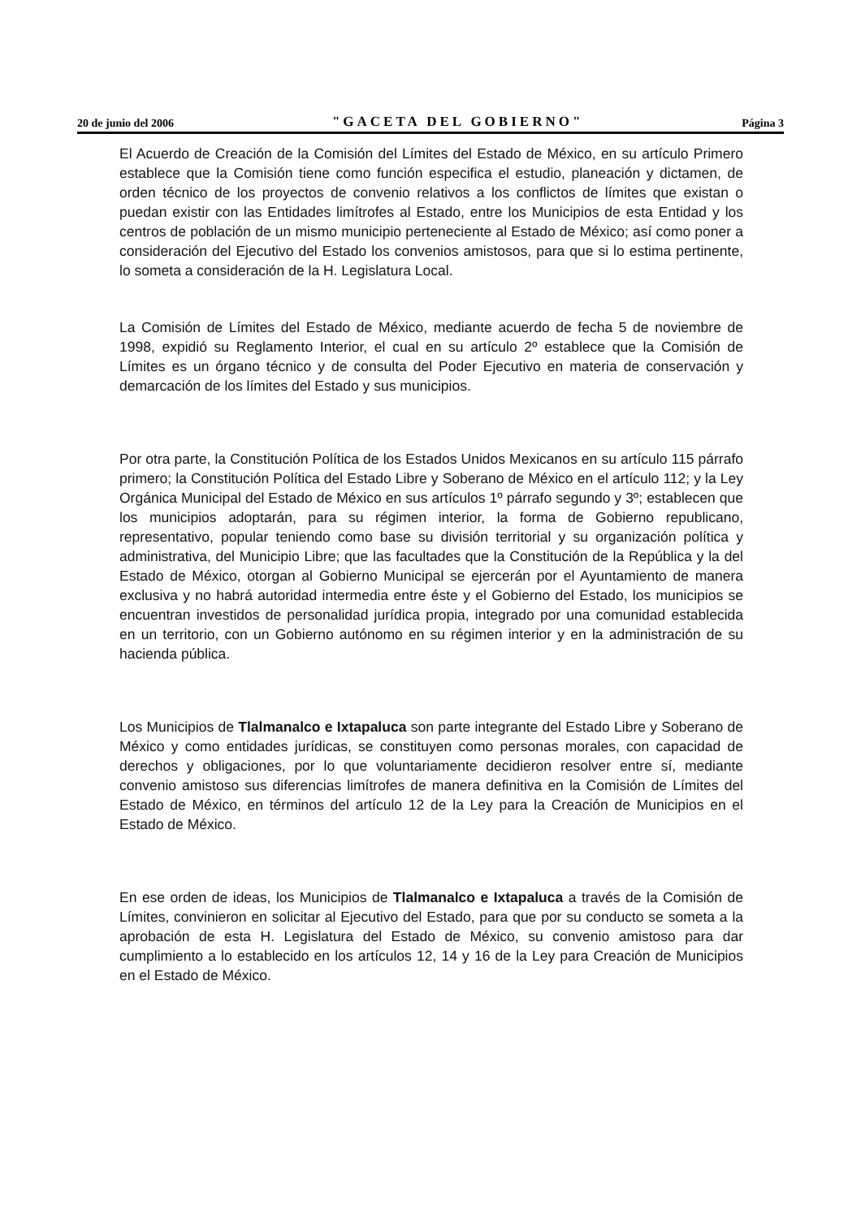20 de junio del 2006 "GACETA DEL GOBIERNO" Página 3
El Acuerdo de Creación de la Comisión del Límites del Estado de México, en su artículo Primero establece que la Comisión tiene como función especifica el estudio, planeación y dictamen, de orden técnico de los proyectos de convenio relativos a los conflictos de límites que existan o puedan existir con las Entidades limítrofes al Estado, entre los Municipios de esta Entidad y los centros de población de un mismo municipio perteneciente al Estado de México; así como poner a consideración del Ejecutivo del Estado los convenios amistosos, para que si lo estima pertinente, lo someta a consideración de la H. Legislatura Local.
La Comisión de Límites del Estado de México, mediante acuerdo de fecha 5 de noviembre de 1998, expidió su Reglamento Interior, el cual en su artículo 2º establece que la Comisión de Límites es un órgano técnico y de consulta del Poder Ejecutivo en materia de conservación y demarcación de los límites del Estado y sus municipios.
Por otra parte, la Constitución Política de los Estados Unidos Mexicanos en su artículo 115 párrafo primero; la Constitución Política del Estado Libre y Soberano de México en el artículo 112; y la Ley Orgánica Municipal del Estado de México en sus artículos 1º párrafo segundo y 3º; establecen que los municipios adoptarán, para su régimen interior, la forma de Gobierno republicano, representativo, popular teniendo como base su división territorial y su organización política y administrativa, del Municipio Libre; que las facultades que la Constitución de la República y la del Estado de México, otorgan al Gobierno Municipal se ejercerán por el Ayuntamiento de manera exclusiva y no habrá autoridad intermedia entre éste y el Gobierno del Estado, los municipios se encuentran investidos de personalidad jurídica propia, integrado por una comunidad establecida en un territorio, con un Gobierno autónomo en su régimen interior y en la administración de su hacienda pública.
Los Municipios de Tlalmanalco e Ixtapaluca son parte integrante del Estado Libre y Soberano de México y como entidades jurídicas, se constituyen como personas morales, con capacidad de derechos y obligaciones, por lo que voluntariamente decidieron resolver entre sí, mediante convenio amistoso sus diferencias limítrofes de manera definitiva en la Comisión de Límites del Estado de México, en términos del artículo 12 de la Ley para la Creación de Municipios en el Estado de México.
En ese orden de ideas, los Municipios de Tlalmanalco e Ixtapaluca a través de la Comisión de Límites, convinieron en solicitar al Ejecutivo del Estado, para que por su conducto se someta a la aprobación de esta H. Legislatura del Estado de México, su convenio amistoso para dar cumplimiento a lo establecido en los artículos 12, 14 y 16 de la Ley para Creación de Municipios en el Estado de México.